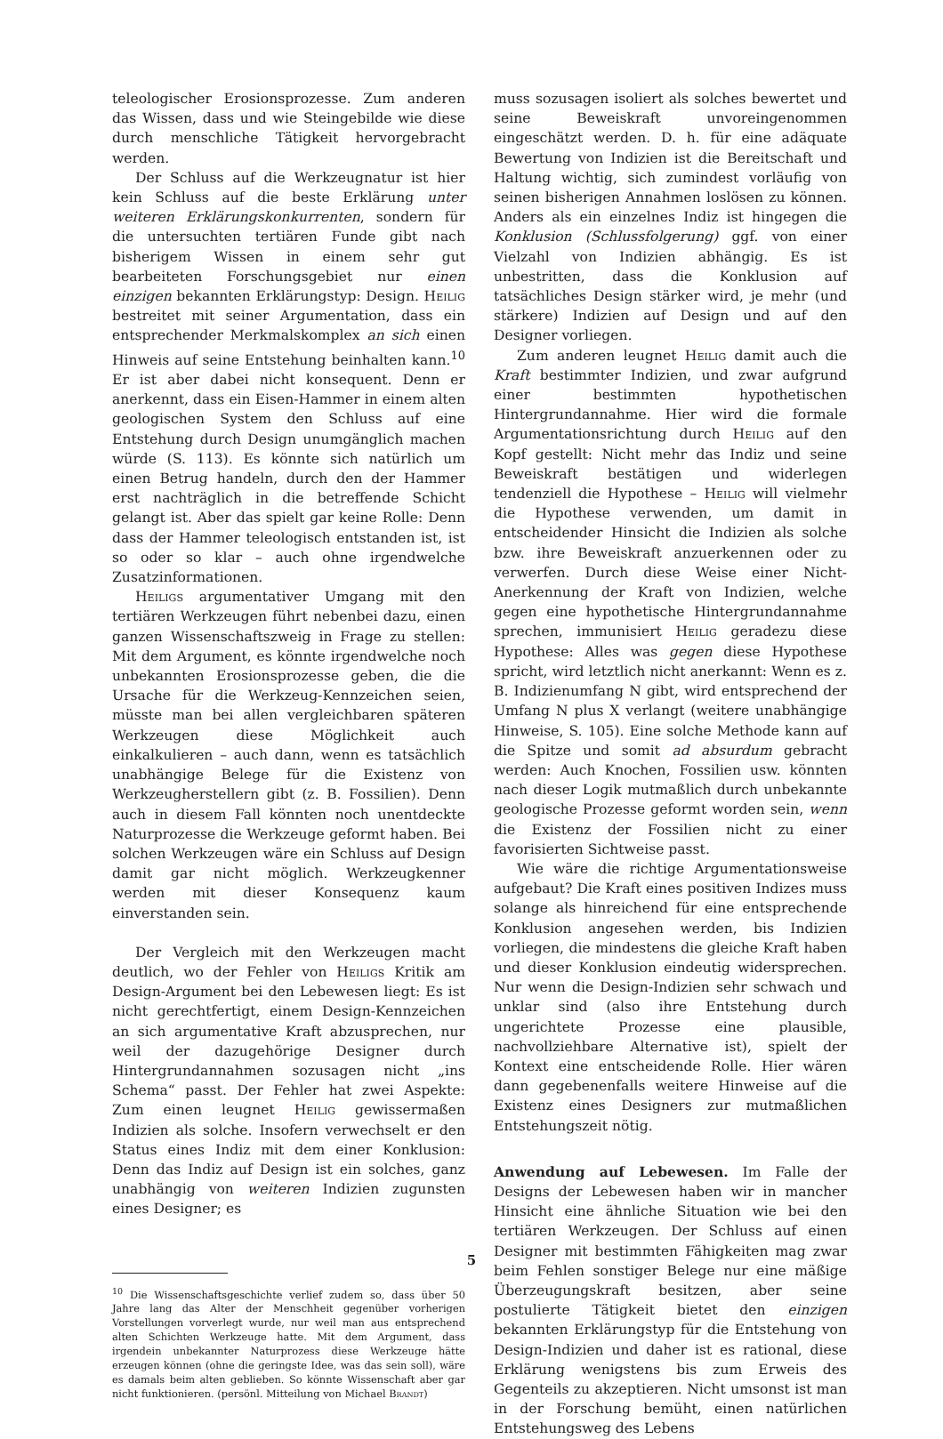teleologischer Erosionsprozesse. Zum anderen das Wissen, dass und wie Steingebilde wie diese durch menschliche Tätigkeit hervorgebracht werden.
Der Schluss auf die Werkzeugnatur ist hier kein Schluss auf die beste Erklärung unter weiteren Erklärungskonkurrenten, sondern für die untersuchten tertiären Funde gibt nach bisherigem Wissen in einem sehr gut bearbeiteten Forschungsgebiet nur einen einzigen bekannten Erklärungstyp: Design. Heilig bestreitet mit seiner Argumentation, dass ein entsprechender Merkmalskomplex an sich einen Hinweis auf seine Entstehung beinhalten kann.<sup>10</sup> Er ist aber dabei nicht konsequent. Denn er anerkennt, dass ein Eisen-Hammer in einem alten geologischen System den Schluss auf eine Entstehung durch Design unumgänglich machen würde (S. 113). Es könnte sich natürlich um einen Betrug handeln, durch den der Hammer erst nachträglich in die betreffende Schicht gelangt ist. Aber das spielt gar keine Rolle: Denn dass der Hammer teleologisch entstanden ist, ist so oder so klar – auch ohne irgendwelche Zusatzinformationen.
Heiligs argumentativer Umgang mit den tertiären Werkzeugen führt nebenbei dazu, einen ganzen Wissenschaftszweig in Frage zu stellen: Mit dem Argument, es könnte irgendwelche noch unbekannten Erosionsprozesse geben, die die Ursache für die Werkzeug-Kennzeichen seien, müsste man bei allen vergleichbaren späteren Werkzeugen diese Möglichkeit auch einkalkulieren – auch dann, wenn es tatsächlich unabhängige Belege für die Existenz von Werkzeugherstellern gibt (z. B. Fossilien). Denn auch in diesem Fall könnten noch unentdeckte Naturprozesse die Werkzeuge geformt haben. Bei solchen Werkzeugen wäre ein Schluss auf Design damit gar nicht möglich. Werkzeugkenner werden mit dieser Konsequenz kaum einverstanden sein.
Der Vergleich mit den Werkzeugen macht deutlich, wo der Fehler von Heiligs Kritik am Design-Argument bei den Lebewesen liegt: Es ist nicht gerechtfertigt, einem Design-Kennzeichen an sich argumentative Kraft abzusprechen, nur weil der dazugehörige Designer durch Hintergrundannahmen sozusagen nicht „ins Schema“ passt. Der Fehler hat zwei Aspekte: Zum einen leugnet Heilig gewissermaßen Indizien als solche. Insofern verwechselt er den Status eines Indiz mit dem einer Konklusion: Denn das Indiz auf Design ist ein solches, ganz unabhängig von weiteren Indizien zugunsten eines Designer; es
<sup>10</sup> Die Wissenschaftsgeschichte verlief zudem so, dass über 50 Jahre lang das Alter der Menschheit gegenüber vorherigen Vorstellungen vorverlegt wurde, nur weil man aus entsprechend alten Schichten Werkzeuge hatte. Mit dem Argument, dass irgendein unbekannter Naturprozess diese Werkzeuge hätte erzeugen können (ohne die geringste Idee, was das sein soll), wäre es damals beim alten geblieben. So könnte Wissenschaft aber gar nicht funktionieren. (persönl. Mitteilung von Michael Brandt)
muss sozusagen isoliert als solches bewertet und seine Beweiskraft unvoreingenommen eingeschätzt werden. D. h. für eine adäquate Bewertung von Indizien ist die Bereitschaft und Haltung wichtig, sich zumindest vorläufig von seinen bisherigen Annahmen loslösen zu können. Anders als ein einzelnes Indiz ist hingegen die Konklusion (Schlussfolgerung) ggf. von einer Vielzahl von Indizien abhängig. Es ist unbestritten, dass die Konklusion auf tatsächliches Design stärker wird, je mehr (und stärkere) Indizien auf Design und auf den Designer vorliegen.
Zum anderen leugnet Heilig damit auch die Kraft bestimmter Indizien, und zwar aufgrund einer bestimmten hypothetischen Hintergrundannahme. Hier wird die formale Argumentationsrichtung durch Heilig auf den Kopf gestellt: Nicht mehr das Indiz und seine Beweiskraft bestätigen und widerlegen tendenziell die Hypothese – Heilig will vielmehr die Hypothese verwenden, um damit in entscheidender Hinsicht die Indizien als solche bzw. ihre Beweiskraft anzuerkennen oder zu verwerfen. Durch diese Weise einer Nicht-Anerkennung der Kraft von Indizien, welche gegen eine hypothetische Hintergrundannahme sprechen, immunisiert Heilig geradezu diese Hypothese: Alles was gegen diese Hypothese spricht, wird letztlich nicht anerkannt: Wenn es z. B. Indizienumfang N gibt, wird entsprechend der Umfang N plus X verlangt (weitere unabhängige Hinweise, S. 105). Eine solche Methode kann auf die Spitze und somit ad absurdum gebracht werden: Auch Knochen, Fossilien usw. könnten nach dieser Logik mutmaßlich durch unbekannte geologische Prozesse geformt worden sein, wenn die Existenz der Fossilien nicht zu einer favorisierten Sichtweise passt.
Wie wäre die richtige Argumentationsweise aufgebaut? Die Kraft eines positiven Indizes muss solange als hinreichend für eine entsprechende Konklusion angesehen werden, bis Indizien vorliegen, die mindestens die gleiche Kraft haben und dieser Konklusion eindeutig widersprechen. Nur wenn die Design-Indizien sehr schwach und unklar sind (also ihre Entstehung durch ungerichtete Prozesse eine plausible, nachvollziehbare Alternative ist), spielt der Kontext eine entscheidende Rolle. Hier wären dann gegebenenfalls weitere Hinweise auf die Existenz eines Designers zur mutmaßlichen Entstehungszeit nötig.
Anwendung auf Lebewesen. Im Falle der Designs der Lebewesen haben wir in mancher Hinsicht eine ähnliche Situation wie bei den tertiären Werkzeugen. Der Schluss auf einen Designer mit bestimmten Fähigkeiten mag zwar beim Fehlen sonstiger Belege nur eine mäßige Überzeugungskraft besitzen, aber seine postulierte Tätigkeit bietet den einzigen bekannten Erklärungstyp für die Entstehung von Design-Indizien und daher ist es rational, diese Erklärung wenigstens bis zum Erweis des Gegenteils zu akzeptieren. Nicht umsonst ist man in der Forschung bemüht, einen natürlichen Entstehungsweg des Lebens
5